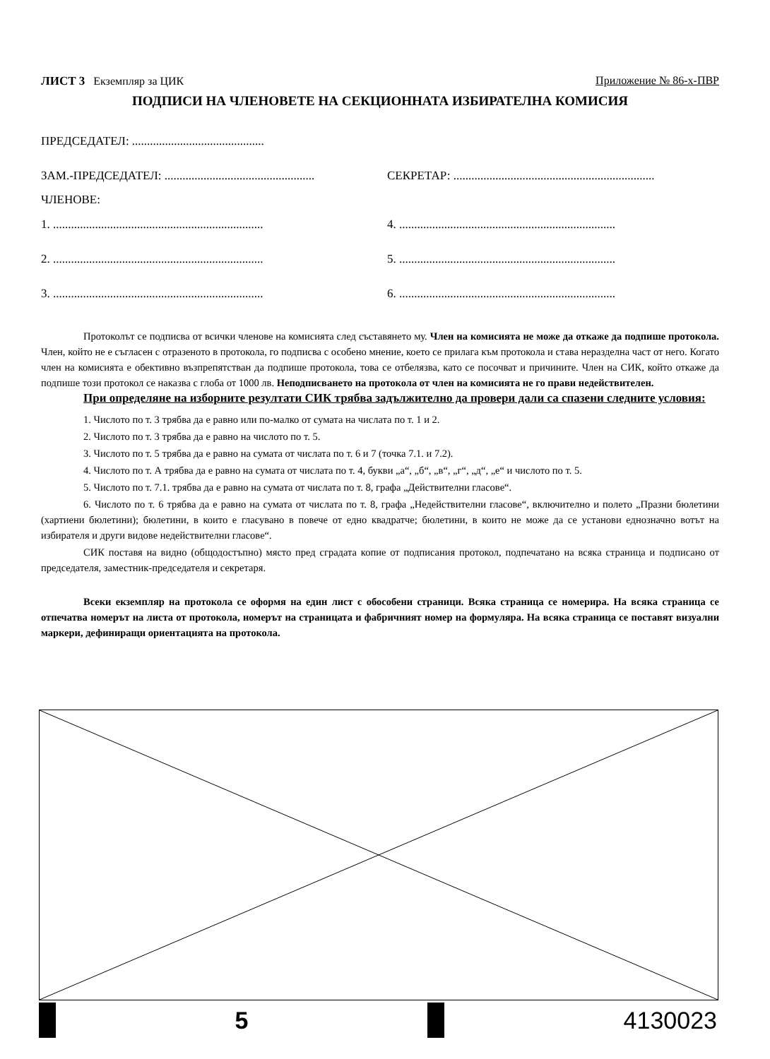ЛИСТ 3 Екземпляр за ЦИК Приложение № 86-х-ПВР
ПОДПИСИ НА ЧЛЕНОВЕТЕ НА СЕКЦИОННАТА ИЗБИРАТЕЛНА КОМИСИЯ
ПРЕДСЕДАТЕЛ: ............................................
ЗАМ.-ПРЕДСЕДАТЕЛ: .................................................. СЕКРЕТАР: ...................................................................
ЧЛЕНОВЕ:
1. ...................................................................... 4. ........................................................................
2. ...................................................................... 5. ........................................................................
3. ...................................................................... 6. ........................................................................
Протоколът се подписва от всички членове на комисията след съставянето му. Член на комисията не може да откаже да подпише протокола. Член, който не е съгласен с отразеното в протокола, го подписва с особено мнение, което се прилага към протокола и става неразделна част от него. Когато член на комисията е обективно възпрепятстван да подпише протокола, това се отбелязва, като се посочват и причините. Член на СИК, който откаже да подпише този протокол се наказва с глоба от 1000 лв. Неподписването на протокола от член на комисията не го прави недействителен.
При определяне на изборните резултати СИК трябва задължително да провери дали са спазени следните условия:
1. Числото по т. 3 трябва да е равно или по-малко от сумата на числата по т. 1 и 2.
2. Числото по т. 3 трябва да е равно на числото по т. 5.
3. Числото по т. 5 трябва да е равно на сумата от числата по т. 6 и 7 (точка 7.1. и 7.2).
4. Числото по т. А трябва да е равно на сумата от числата по т. 4, букви „а“, „б“, „в“, „г“, „д“, „е“ и числото по т. 5.
5. Числото по т. 7.1. трябва да е равно на сумата от числата по т. 8, графа „Действителни гласове“.
6. Числото по т. 6 трябва да е равно на сумата от числата по т. 8, графа „Недействителни гласове“, включително и полето „Празни бюлетини (хартиени бюлетини); бюлетини, в които е гласувано в повече от едно квадратче; бюлетини, в които не може да се установи еднозначно вотът на избирателя и други видове недействителни гласове“.
СИК поставя на видно (общодостъпно) място пред сградата копие от подписания протокол, подпечатано на всяка страница и подписано от председателя, заместник-председателя и секретаря.
Всеки екземпляр на протокола се оформя на един лист с обособени страници. Всяка страница се номерира. На всяка страница се отпечатва номерът на листа от протокола, номерът на страницата и фабричният номер на формуляра. На всяка страница се поставят визуални маркери, дефиниращи ориентацията на протокола.
5 4130023